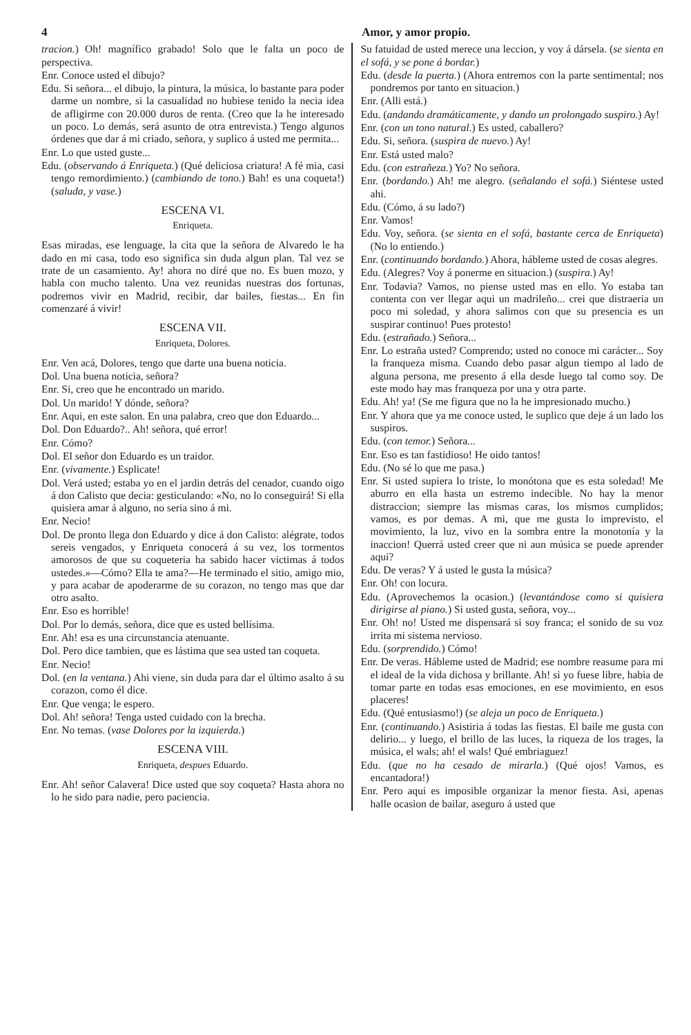4 Amor, y amor propio.
tracion.) Oh! magnífico grabado! Solo que le falta un poco de perspectiva.
Enr. Conoce usted el dibujo?
Edu. Si señora... el dibujo, la pintura, la música, lo bastante para poder darme un nombre, si la casualidad no hubiese tenido la necia idea de afligirme con 20.000 duros de renta. (Creo que la he interesado un poco. Lo demás, será asunto de otra entrevista.) Tengo algunos órdenes que dar á mi criado, señora, y suplico á usted me permita...
Enr. Lo que usted guste...
Edu. (observando á Enriqueta.) (Qué deliciosa criatura! A fé mia, casi tengo remordimiento.) (cambiando de tono.) Bah! es una coqueta!) (saluda, y vase.)
ESCENA VI.
Enriqueta.
Esas miradas, ese lenguage, la cita que la señora de Alvaredo le ha dado en mi casa, todo eso significa sin duda algun plan. Tal vez se trate de un casamiento. Ay! ahora no diré que no. Es buen mozo, y habla con mucho talento. Una vez reunidas nuestras dos fortunas, podremos vivir en Madrid, recibir, dar bailes, fiestas... En fin comenzaré á vivir!
ESCENA VII.
Enriqueta, Dolores.
Enr. Ven acá, Dolores, tengo que darte una buena noticia.
Dol. Una buena noticia, señora?
Enr. Si, creo que he encontrado un marido.
Dol. Un marido! Y dónde, señora?
Enr. Aqui, en este salon. En una palabra, creo que don Eduardo...
Dol. Don Eduardo?.. Ah! señora, qué error!
Enr. Cómo?
Dol. El señor don Eduardo es un traidor.
Enr. (vivamente.) Esplicate!
Dol. Verá usted; estaba yo en el jardin detrás del cenador, cuando oigo á don Calisto que decia: gesticulando: «No, no lo conseguirá! Si ella quisiera amar á alguno, no seria sino á mi.
Enr. Necio!
Dol. De pronto llega don Eduardo y dice á don Calisto: alégrate, todos sereis vengados, y Enriqueta conocerá á su vez, los tormentos amorosos de que su coqueteria ha sabido hacer victimas á todos ustedes.»—Cómo? Ella te ama?—He terminado el sitio, amigo mio, y para acabar de apoderarme de su corazon, no tengo mas que dar otro asalto.
Enr. Eso es horrible!
Dol. Por lo demás, señora, dice que es usted bellísima.
Enr. Ah! esa es una circunstancia atenuante.
Dol. Pero dice tambien, que es lástima que sea usted tan coqueta.
Enr. Necio!
Dol. (en la ventana.) Ahi viene, sin duda para dar el último asalto á su corazon, como él dice.
Enr. Que venga; le espero.
Dol. Ah! señora! Tenga usted cuidado con la brecha.
Enr. No temas. (vase Dolores por la izquierda.)
ESCENA VIII.
Enriqueta, despues Eduardo.
Enr. Ah! señor Calavera! Dice usted que soy coqueta? Hasta ahora no lo he sido para nadie, pero paciencia.
Su fatuidad de usted merece una leccion, y voy á dársela. (se sienta en el sofá, y se pone á bordar.)
Edu. (desde la puerta.) (Ahora entremos con la parte sentimental; nos pondremos por tanto en situacion.)
Enr. (Alli está.)
Edu. (andando dramáticamente, y dando un prolongado suspiro.) Ay!
Enr. (con un tono natural.) Es usted, caballero?
Edu. Si, señora. (suspira de nuevo.) Ay!
Enr. Está usted malo?
Edu. (con estrañeza.) Yo? No señora.
Enr. (bordando.) Ah! me alegro. (señalando el sofá.) Siéntese usted ahi.
Edu. (Cómo, á su lado?)
Enr. Vamos!
Edu. Voy, señora. (se sienta en el sofá, bastante cerca de Enriqueta) (No lo entiendo.)
Enr. (continuando bordando.) Ahora, hábleme usted de cosas alegres.
Edu. (Alegres? Voy á ponerme en situacion.) (suspira.) Ay!
Enr. Todavia? Vamos, no piense usted mas en ello. Yo estaba tan contenta con ver llegar aqui un madrileño... crei que distraeria un poco mi soledad, y ahora salimos con que su presencia es un suspirar continuo! Pues protesto!
Edu. (estrañado.) Señora...
Enr. Lo estraña usted? Comprendo; usted no conoce mi carácter... Soy la franqueza misma. Cuando debo pasar algun tiempo al lado de alguna persona, me presento á ella desde luego tal como soy. De este modo hay mas franqueza por una y otra parte.
Edu. Ah! ya! (Se me figura que no la he impresionado mucho.)
Enr. Y ahora que ya me conoce usted, le suplico que deje á un lado los suspiros.
Edu. (con temor.) Señora...
Enr. Eso es tan fastidioso! He oido tantos!
Edu. (No sé lo que me pasa.)
Enr. Si usted supiera lo triste, lo monótona que es esta soledad! Me aburro en ella hasta un estremo indecible. No hay la menor distraccion; siempre las mismas caras, los mismos cumplidos; vamos, es por demas. A mi, que me gusta lo imprevisto, el movimiento, la luz, vivo en la sombra entre la monotonía y la inaccion! Querrá usted creer que ni aun música se puede aprender aqui?
Edu. De veras? Y á usted le gusta la música?
Enr. Oh! con locura.
Edu. (Aprovechemos la ocasion.) (levantándose como si quisiera dirigirse al piano.) Si usted gusta, señora, voy...
Enr. Oh! no! Usted me dispensará si soy franca; el sonido de su voz irrita mi sistema nervioso.
Edu. (sorprendido.) Cómo!
Enr. De veras. Hábleme usted de Madrid; ese nombre reasume para mi el ideal de la vida dichosa y brillante. Ah! si yo fuese libre, habia de tomar parte en todas esas emociones, en ese movimiento, en esos placeres!
Edu. (Qué entusiasmo!) (se aleja un poco de Enriqueta.)
Enr. (continuando.) Asistiria á todas las fiestas. El baile me gusta con delirio... y luego, el brillo de las luces, la riqueza de los trages, la música, el wals; ah! el wals! Qué embriaguez!
Edu. (que no ha cesado de mirarla.) (Qué ojos! Vamos, es encantadora!)
Enr. Pero aqui es imposible organizar la menor fiesta. Asi, apenas halle ocasion de bailar, aseguro á usted que